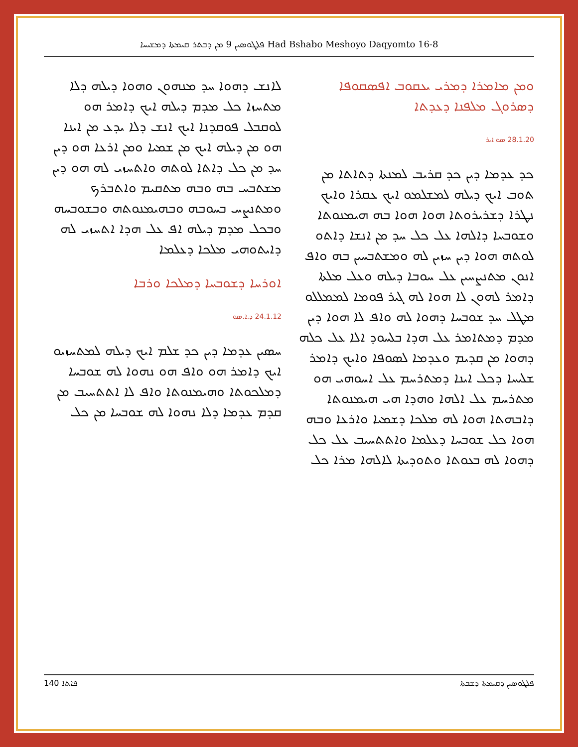ܦܠܛܘܣܝܢ 9 ܡܢ ܕܒܬܪ ܩܝܡܬܐ ܕܡܫܝܚܐ Had Bshabo Meshoyo Daqyomto 16-8
ܘܡܢ ܡܐܡܪܐ ܕܡܪܝ ܝܥܩܘܒ ܐܦܣܩܘܦܐ ܕܣܪܘܓ ܡܠܦܢܐ ܕܥܕܬܐ
28.1.20 ܣܘ ܐܝܪ
ܟܕ ܥܕܡܐ ܕܝܢ ܟܕ ܩܪܝܒ ܠܡܢܬܐ ܕܬܐܬܐ ܡܢ ܬܘܒ ܐܝܟ ܕܝܠܗ ܠܡܫܠܡܘ ܐܝܟ ܥܩܪܐ ܘܐܝܟ ܢܛܪܐ ܕܫܪܝܪܘܬܐ ܗܘܐ ܗܘܐ ܒܗ ܗܝܡܢܘܬܐ ܘܫܘܒܚܐ ܕܐܠܗܐ ܥܠ ܟܠ ܚܕ ܡܢ ܐܢܫܐ ܕܐܬܘ ܠܘܬܗ ܗܘܐ ܕܝܢ ܚܙܝܢ ܠܗ ܘܡܫܬܒܚܝܢ ܒܗ ܘܐܦ ܐܢܘܢ ܡܬܢܨܚܝܢ ܥܠ ܚܘܒܐ ܕܝܠܗ ܘܥܠ ܡܠܬܐ ܕܐܡܪ ܠܗܘܢ ܠܐ ܗܘܐ ܠܗ ܓܝܪ ܦܘܡܐ ܠܡܡܠܠܘ ܡܛܠ ܚܕ ܫܘܒܚܐ ܕܗܘܐ ܠܗ ܘܐܦ ܠܐ ܗܘܐ ܕܝܢ ܡܕܡ ܕܡܬܐܡܪ ܥܠ ܗܕܐ ܒܠܚܘܕ ܐܠܐ ܥܠ ܟܠܗ ܕܗܘܐ ܡܢ ܩܕܝܡ ܘܥܕܡܐ ܠܣܘܦܐ ܘܐܝܟ ܕܐܡܪ ܫܠܝܚܐ ܕܟܠ ܐܝܢܐ ܕܡܬܪܚܡ ܥܠ ܐܚܘܗܝ ܗܘ ܡܬܪܚܡ ܥܠ ܐܠܗܐ ܘܗܕܐ ܗܝ ܗܝܡܢܘܬܐ ܕܐܒܗܬܐ ܗܘܐ ܠܗ ܡܠܟܐ ܕܫܡܝܐ ܘܐܪܥܐ ܘܒܗ ܗܘܐ ܟܠ ܫܘܒܚܐ ܕܥܠܡܐ ܘܐܬܬܚܝܒ ܥܠ ܟܠ ܕܗܘܐ ܠܗ ܒܥܘܬܐ ܘܬܘܕܝܬܐ ܠܐܠܗܐ ܡܪܐ ܟܠ
ܠܐܢܫ ܕܗܘܐ ܚܕ ܡܢܗܘܢ ܘܗܘܐ ܕܝܠܗ ܕܠܐ ܡܬܚܙܐ ܟܠ ܡܕܡ ܕܝܠܗ ܐܝܟ ܕܐܡܪ ܗܘ ܠܘܩܒܠ ܦܘܩܕܢܐ ܐܝܟ ܐܢܫ ܕܠܐ ܝܕܥ ܡܢ ܐܝܢܐ ܗܘ ܡܢ ܕܝܠܗ ܐܝܟ ܡܢ ܫܡܝܐ ܘܡܢ ܐܪܥܐ ܗܘ ܕܝܢ ܚܕ ܡܢ ܟܠ ܕܐܬܐ ܠܘܬܗ ܘܐܬܚܙܝ ܠܗ ܗܘ ܕܝܢ ܡܫܬܒܚ ܒܗ ܘܒܗ ܡܬܩܝܡ ܘܐܬܒܪܟ ܘܡܬܢܨܚ ܒܚܘܒܗ ܘܒܗܝܡܢܘܬܗ ܘܒܫܘܒܚܗ ܘܒܟܠ ܡܕܡ ܕܝܠܗ ܐܦ ܥܠ ܗܕܐ ܐܬܚܙܝ ܠܗ ܕܐܝܬܘܗܝ ܡܠܟܐ ܕܥܠܡܐ
ܐܘܪܚܐ ܕܫܘܒܚܐ ܕܡܠܟܐ ܘܪܒܐ
24.1.12 ܕ.ܐ.ܣܘ
ܚܣܝܢ ܥܕܡܐ ܕܝܢ ܟܕ ܫܠܡ ܐܝܟ ܕܝܠܗ ܠܡܬܚܙܝܘ ܐܝܟ ܕܐܡܪ ܗܘ ܘܐܦ ܗܘ ܢܗܘܐ ܠܗ ܫܘܒܚܐ ܕܡܠܟܘܬܐ ܘܗܝܡܢܘܬܐ ܘܐܦ ܠܐ ܐܬܬܚܝܒ ܡܢ ܩܕܡ ܥܕܡܐ ܕܠܐ ܢܗܘܐ ܠܗ ܫܘܒܚܐ ܡܢ ܟܠ
140 ܦܐܬܐ ܦܠܛܘܣܝܢ ܕܩܝܡܬܐ ܕܫܒܬܐ